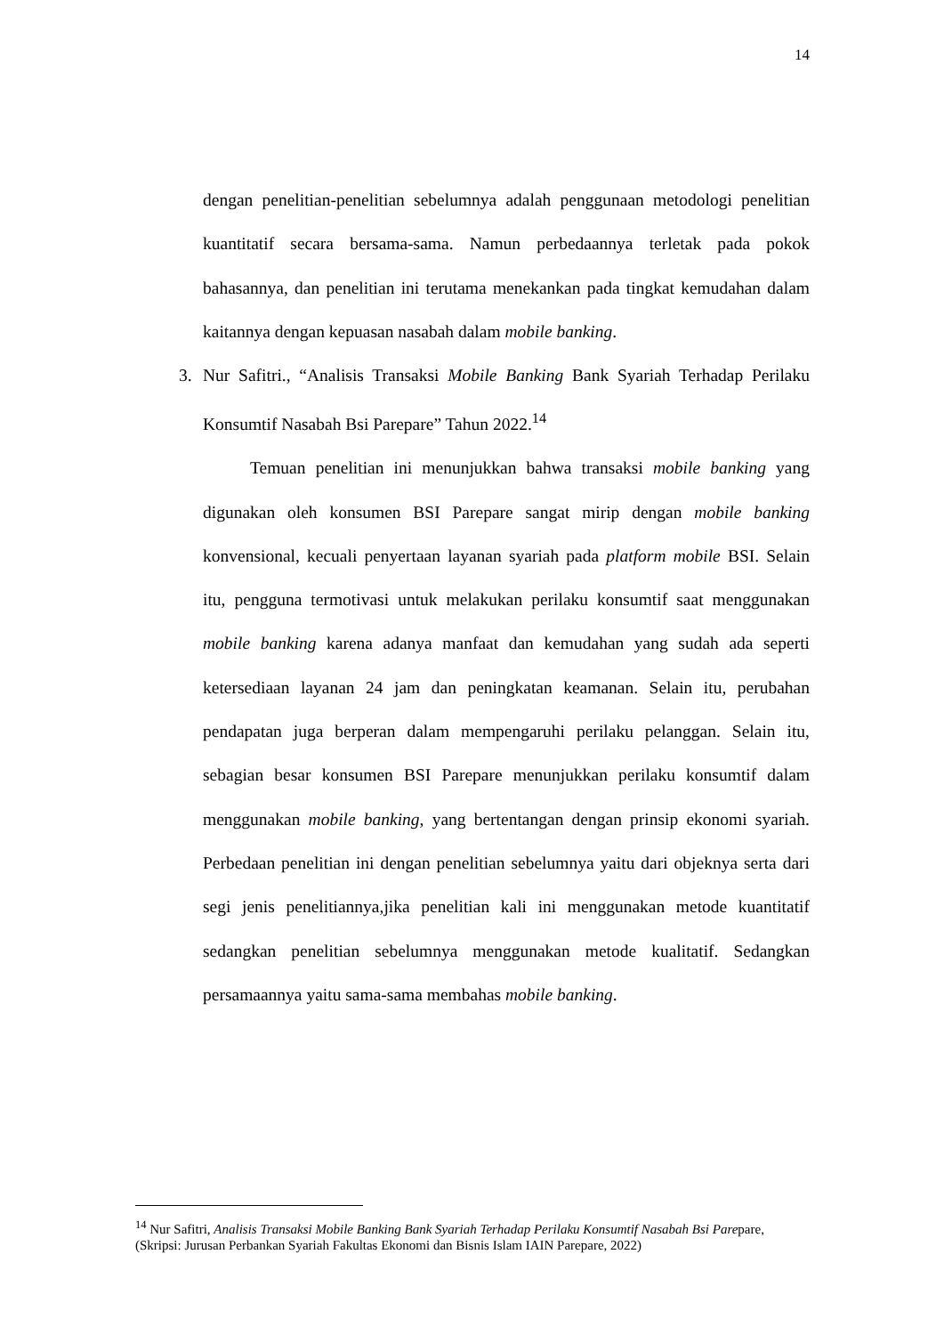14
dengan penelitian-penelitian sebelumnya adalah penggunaan metodologi penelitian kuantitatif secara bersama-sama. Namun perbedaannya terletak pada pokok bahasannya, dan penelitian ini terutama menekankan pada tingkat kemudahan dalam kaitannya dengan kepuasan nasabah dalam mobile banking.
3. Nur Safitri., “Analisis Transaksi Mobile Banking Bank Syariah Terhadap Perilaku Konsumtif Nasabah Bsi Parepare” Tahun 2022.<sup>14</sup>
Temuan penelitian ini menunjukkan bahwa transaksi mobile banking yang digunakan oleh konsumen BSI Parepare sangat mirip dengan mobile banking konvensional, kecuali penyertaan layanan syariah pada platform mobile BSI. Selain itu, pengguna termotivasi untuk melakukan perilaku konsumtif saat menggunakan mobile banking karena adanya manfaat dan kemudahan yang sudah ada seperti ketersediaan layanan 24 jam dan peningkatan keamanan. Selain itu, perubahan pendapatan juga berperan dalam mempengaruhi perilaku pelanggan. Selain itu, sebagian besar konsumen BSI Parepare menunjukkan perilaku konsumtif dalam menggunakan mobile banking, yang bertentangan dengan prinsip ekonomi syariah. Perbedaan penelitian ini dengan penelitian sebelumnya yaitu dari objeknya serta dari segi jenis penelitiannya,jika penelitian kali ini menggunakan metode kuantitatif sedangkan penelitian sebelumnya menggunakan metode kualitatif. Sedangkan persamaannya yaitu sama-sama membahas mobile banking.
<sup>14</sup> Nur Safitri, Analisis Transaksi Mobile Banking Bank Syariah Terhadap Perilaku Konsumtif Nasabah Bsi Parepare, (Skripsi: Jurusan Perbankan Syariah Fakultas Ekonomi dan Bisnis Islam IAIN Parepare, 2022)